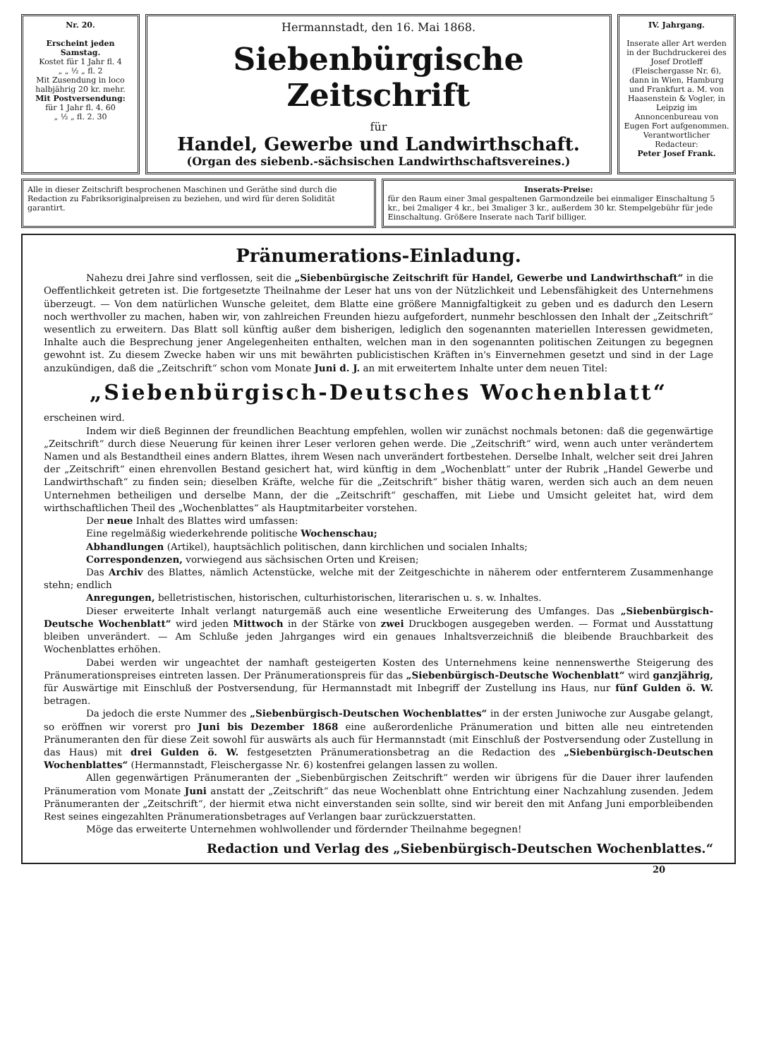Nr. 20.
Erscheint jeden Samstag.
Kostet für 1 Jahr fl. 4
„ „ ½ „ fl. 2
Mit Zusendung in loco halbjährig 20 kr. mehr.
Mit Postversendung:
für 1 Jahr fl. 4. 60
„ ½ „ fl. 2. 30
Hermannstadt, den 16. Mai 1868.
Siebenbürgische Zeitschrift
für
Handel, Gewerbe und Landwirthschaft.
(Organ des siebenb.-sächsischen Landwirthschaftsvereines.)
IV. Jahrgang.
Inserate aller Art werden in der Buchdruckerei des Josef Drotleff (Fleischergasse Nr. 6), dann in Wien, Hamburg und Frankfurt a. M. von Haasenstein & Vogler, in Leipzig im Annoncenbureau von Eugen Fort aufgenommen.
Verantwortlicher Redacteur:
Peter Josef Frank.
Alle in dieser Zeitschrift besprochenen Maschinen und Geräthe sind durch die Redaction zu Fabriksoriginalpreisen zu beziehen, und wird für deren Solidität garantirt.
Inserats-Preise:
für den Raum einer 3mal gespaltenen Garmondzeile bei einmaliger Einschaltung 5 kr., bei 2maliger 4 kr., bei 3maliger 3 kr., außerdem 30 kr. Stempelgebühr für jede Einschaltung. Größere Inserate nach Tarif billiger.
Pränumerations-Einladung.
Nahezu drei Jahre sind verflossen, seit die „Siebenbürgische Zeitschrift für Handel, Gewerbe und Landwirthschaft“ in die Oeffentlichkeit getreten ist. Die fortgesetzte Theilnahme der Leser hat uns von der Nützlichkeit und Lebensfähigkeit des Unternehmens überzeugt. — Von dem natürlichen Wunsche geleitet, dem Blatte eine größere Mannigfaltigkeit zu geben und es dadurch den Lesern noch werthvoller zu machen, haben wir, von zahlreichen Freunden hiezu aufgefordert, nunmehr beschlossen den Inhalt der „Zeitschrift“ wesentlich zu erweitern. Das Blatt soll künftig außer dem bisherigen, lediglich den sogenannten materiellen Interessen gewidmeten, Inhalte auch die Besprechung jener Angelegenheiten enthalten, welchen man in den sogenannten politischen Zeitungen zu begegnen gewohnt ist. Zu diesem Zwecke haben wir uns mit bewährten publicistischen Kräften in's Einvernehmen gesetzt und sind in der Lage anzukündigen, daß die „Zeitschrift“ schon vom Monate Juni d. J. an mit erweitertem Inhalte unter dem neuen Titel:
„Siebenbürgisch-Deutsches Wochenblatt“
erscheinen wird.
Indem wir dieß Beginnen der freundlichen Beachtung empfehlen, wollen wir zunächst nochmals betonen: daß die gegenwärtige „Zeitschrift“ durch diese Neuerung für keinen ihrer Leser verloren gehen werde. Die „Zeitschrift“ wird, wenn auch unter verändertem Namen und als Bestandtheil eines andern Blattes, ihrem Wesen nach unverändert fortbestehen. Derselbe Inhalt, welcher seit drei Jahren der „Zeitschrift“ einen ehrenvollen Bestand gesichert hat, wird künftig in dem „Wochenblatt“ unter der Rubrik „Handel Gewerbe und Landwirthschaft“ zu finden sein; dieselben Kräfte, welche für die „Zeitschrift“ bisher thätig waren, werden sich auch an dem neuen Unternehmen betheiligen und derselbe Mann, der die „Zeitschrift“ geschaffen, mit Liebe und Umsicht geleitet hat, wird dem wirthschaftlichen Theil des „Wochenblattes“ als Hauptmitarbeiter vorstehen.
Der neue Inhalt des Blattes wird umfassen:
Eine regelmäßig wiederkehrende politische Wochenschau;
Abhandlungen (Artikel), hauptsächlich politischen, dann kirchlichen und socialen Inhalts;
Correspondenzen, vorwiegend aus sächsischen Orten und Kreisen;
Das Archiv des Blattes, nämlich Actenstücke, welche mit der Zeitgeschichte in näherem oder entfernterem Zusammenhange stehn; endlich
Anregungen, belletristischen, historischen, culturhistorischen, literarischen u. s. w. Inhaltes.
Dieser erweiterte Inhalt verlangt naturgemäß auch eine wesentliche Erweiterung des Umfanges. Das „Siebenbürgisch-Deutsche Wochenblatt“ wird jeden Mittwoch in der Stärke von zwei Druckbogen ausgegeben werden. — Format und Ausstattung bleiben unverändert. — Am Schluße jeden Jahrganges wird ein genaues Inhaltsverzeichniß die bleibende Brauchbarkeit des Wochenblattes erhöhen.
Dabei werden wir ungeachtet der namhaft gesteigerten Kosten des Unternehmens keine nennenswerthe Steigerung des Pränumerationspreises eintreten lassen. Der Pränumerationspreis für das „Siebenbürgisch-Deutsche Wochenblatt“ wird ganzjährig, für Auswärtige mit Einschluß der Postversendung, für Hermannstadt mit Inbegriff der Zustellung ins Haus, nur fünf Gulden ö. W. betragen.
Da jedoch die erste Nummer des „Siebenbürgisch-Deutschen Wochenblattes“ in der ersten Juniwoche zur Ausgabe gelangt, so eröffnen wir vorerst pro Juni bis Dezember 1868 eine außerordenliche Pränumeration und bitten alle neu eintretenden Pränumeranten den für diese Zeit sowohl für auswärts als auch für Hermannstadt (mit Einschluß der Postversendung oder Zustellung in das Haus) mit drei Gulden ö. W. festgesetzten Pränumerationsbetrag an die Redaction des „Siebenbürgisch-Deutschen Wochenblattes“ (Hermannstadt, Fleischergasse Nr. 6) kostenfrei gelangen lassen zu wollen.
Allen gegenwärtigen Pränumeranten der „Siebenbürgischen Zeitschrift“ werden wir übrigens für die Dauer ihrer laufenden Pränumeration vom Monate Juni anstatt der „Zeitschrift“ das neue Wochenblatt ohne Entrichtung einer Nachzahlung zusenden. Jedem Pränumeranten der „Zeitschrift“, der hiermit etwa nicht einverstanden sein sollte, sind wir bereit den mit Anfang Juni emporbleibenden Rest seines eingezahlten Pränumerationsbetrages auf Verlangen baar zurückzuerstatten.
Möge das erweiterte Unternehmen wohlwollender und fördernder Theilnahme begegnen!
Redaction und Verlag des „Siebenbürgisch-Deutschen Wochenblattes.“
20